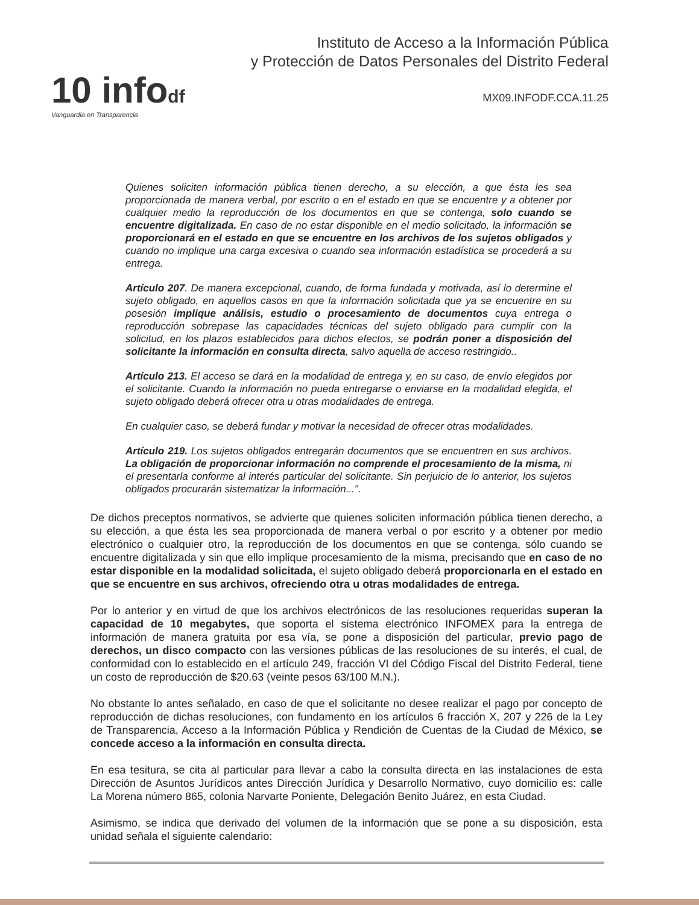10 infodf
Vanguardia en Transparencia
Instituto de Acceso a la Información Pública
y Protección de Datos Personales del Distrito Federal
MX09.INFODF.CCA.11.25
Quienes soliciten información pública tienen derecho, a su elección, a que ésta les sea proporcionada de manera verbal, por escrito o en el estado en que se encuentre y a obtener por cualquier medio la reproducción de los documentos en que se contenga, solo cuando se encuentre digitalizada. En caso de no estar disponible en el medio solicitado, la información se proporcionará en el estado en que se encuentre en los archivos de los sujetos obligados y cuando no implique una carga excesiva o cuando sea información estadística se procederá a su entrega.
Artículo 207. De manera excepcional, cuando, de forma fundada y motivada, así lo determine el sujeto obligado, en aquellos casos en que la información solicitada que ya se encuentre en su posesión implique análisis, estudio o procesamiento de documentos cuya entrega o reproducción sobrepase las capacidades técnicas del sujeto obligado para cumplir con la solicitud, en los plazos establecidos para dichos efectos, se podrán poner a disposición del solicitante la información en consulta directa, salvo aquella de acceso restringido..
Artículo 213. El acceso se dará en la modalidad de entrega y, en su caso, de envío elegidos por el solicitante. Cuando la información no pueda entregarse o enviarse en la modalidad elegida, el sujeto obligado deberá ofrecer otra u otras modalidades de entrega.
En cualquier caso, se deberá fundar y motivar la necesidad de ofrecer otras modalidades.
Artículo 219. Los sujetos obligados entregarán documentos que se encuentren en sus archivos. La obligación de proporcionar información no comprende el procesamiento de la misma, ni el presentarla conforme al interés particular del solicitante. Sin perjuicio de lo anterior, los sujetos obligados procurarán sistematizar la información...".
De dichos preceptos normativos, se advierte que quienes soliciten información pública tienen derecho, a su elección, a que ésta les sea proporcionada de manera verbal o por escrito y a obtener por medio electrónico o cualquier otro, la reproducción de los documentos en que se contenga, sólo cuando se encuentre digitalizada y sin que ello implique procesamiento de la misma, precisando que en caso de no estar disponible en la modalidad solicitada, el sujeto obligado deberá proporcionarla en el estado en que se encuentre en sus archivos, ofreciendo otra u otras modalidades de entrega.
Por lo anterior y en virtud de que los archivos electrónicos de las resoluciones requeridas superan la capacidad de 10 megabytes, que soporta el sistema electrónico INFOMEX para la entrega de información de manera gratuita por esa vía, se pone a disposición del particular, previo pago de derechos, un disco compacto con las versiones públicas de las resoluciones de su interés, el cual, de conformidad con lo establecido en el artículo 249, fracción VI del Código Fiscal del Distrito Federal, tiene un costo de reproducción de $20.63 (veinte pesos 63/100 M.N.).
No obstante lo antes señalado, en caso de que el solicitante no desee realizar el pago por concepto de reproducción de dichas resoluciones, con fundamento en los artículos 6 fracción X, 207 y 226 de la Ley de Transparencia, Acceso a la Información Pública y Rendición de Cuentas de la Ciudad de México, se concede acceso a la información en consulta directa.
En esa tesitura, se cita al particular para llevar a cabo la consulta directa en las instalaciones de esta Dirección de Asuntos Jurídicos antes Dirección Jurídica y Desarrollo Normativo, cuyo domicilio es: calle La Morena número 865, colonia Narvarte Poniente, Delegación Benito Juárez, en esta Ciudad.
Asimismo, se indica que derivado del volumen de la información que se pone a su disposición, esta unidad señala el siguiente calendario: